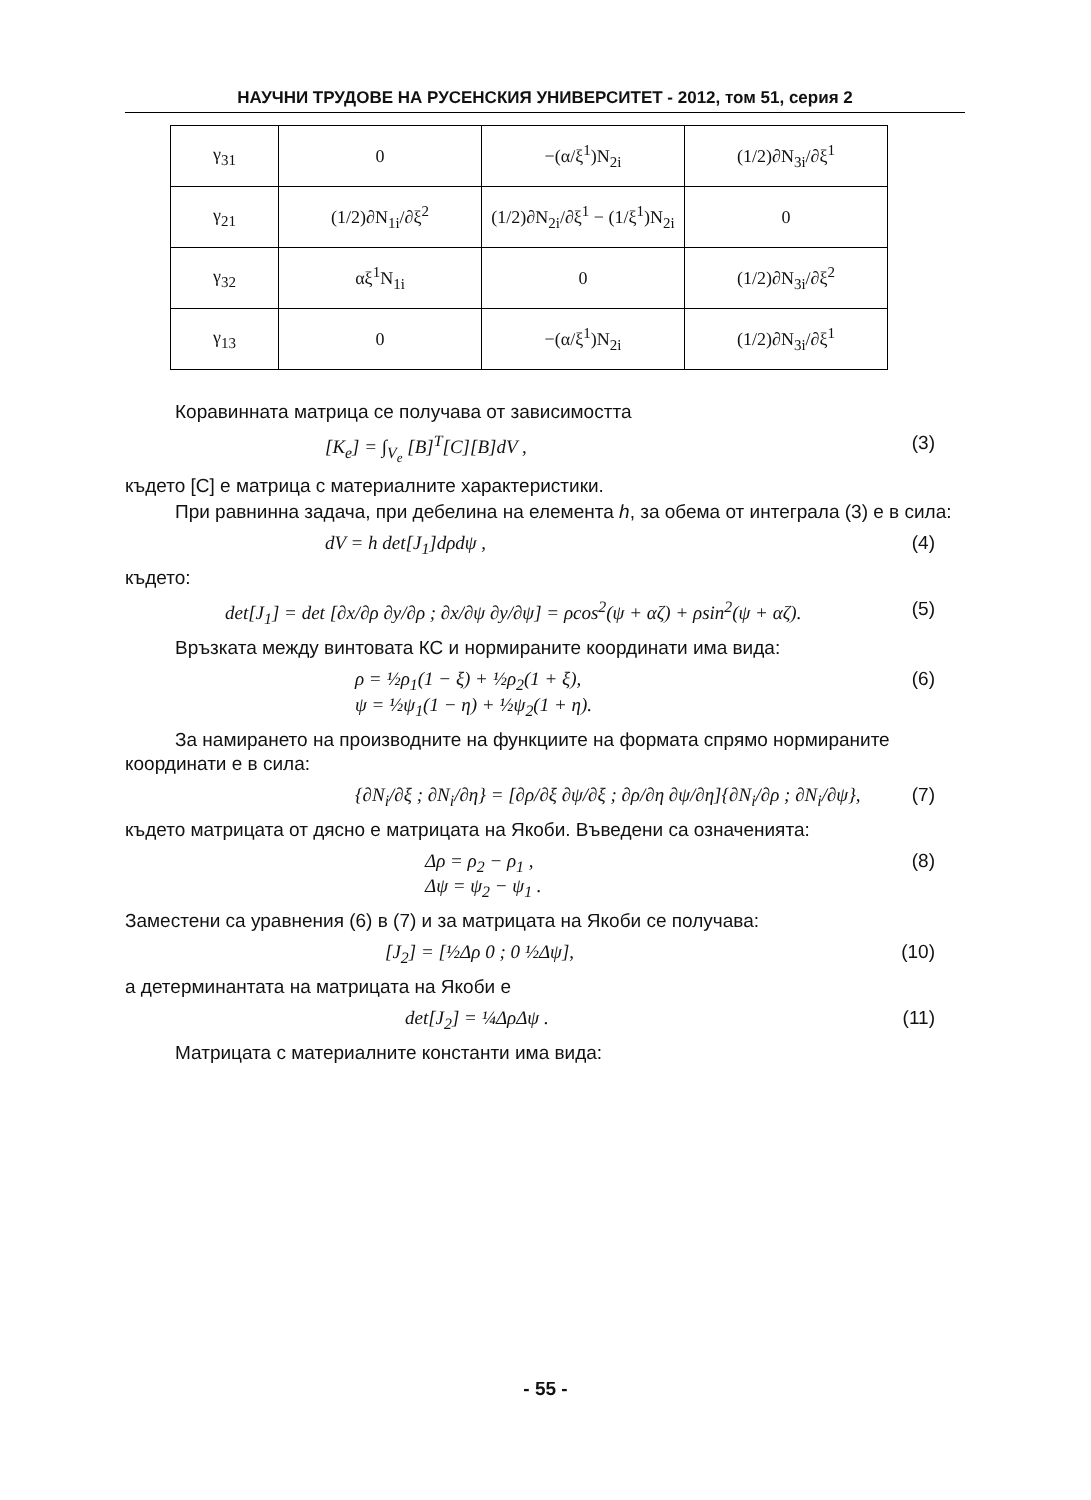НАУЧНИ ТРУДОВЕ НА РУСЕНСКИЯ УНИВЕРСИТЕТ - 2012, том 51, серия 2
| γ<sub>31</sub> | 0 | −(α/ξ<sup>1</sup>)N<sub>2i</sub> | (1/2)∂N<sub>3i</sub>/∂ξ<sup>1</sup> |
| γ<sub>21</sub> | (1/2)∂N<sub>1i</sub>/∂ξ<sup>2</sup> | (1/2)∂N<sub>2i</sub>/∂ξ<sup>1</sup> − (1/ξ<sup>1</sup>)N<sub>2i</sub> | 0 |
| γ<sub>32</sub> | αξ<sup>1</sup>N<sub>1i</sub> | 0 | (1/2)∂N<sub>3i</sub>/∂ξ<sup>2</sup> |
| γ<sub>13</sub> | 0 | −(α/ξ<sup>1</sup>)N<sub>2i</sub> | (1/2)∂N<sub>3i</sub>/∂ξ<sup>1</sup> |
Коравинната матрица се получава от зависимостта
[K<sub>e</sub>] = ∫<sub>V<sub>e</sub></sub> [B]<sup>T</sup>[C][B]dV , (3)
където [C] е матрица с материалните характеристики.
При равнинна задача, при дебелина на елемента h, за обема от интеграла (3) е в сила:
dV = h det[J<sub>1</sub>]dρdψ , (4)
където:
det[J<sub>1</sub>] = det [∂x/∂ρ ∂y/∂ρ ; ∂x/∂ψ ∂y/∂ψ] = ρcos<sup>2</sup>(ψ + αζ) + ρsin<sup>2</sup>(ψ + αζ). (5)
Връзката между винтовата КС и нормираните координати има вида:
ρ = ½ρ<sub>1</sub>(1 − ξ) + ½ρ<sub>2</sub>(1 + ξ),
ψ = ½ψ<sub>1</sub>(1 − η) + ½ψ<sub>2</sub>(1 + η). (6)
За намирането на производните на функциите на формата спрямо нормираните координати е в сила:
{∂N<sub>i</sub>/∂ξ ; ∂N<sub>i</sub>/∂η} = [∂ρ/∂ξ ∂ψ/∂ξ ; ∂ρ/∂η ∂ψ/∂η]{∂N<sub>i</sub>/∂ρ ; ∂N<sub>i</sub>/∂ψ}, (7)
където матрицата от дясно е матрицата на Якоби. Въведени са означенията:
Δρ = ρ<sub>2</sub> − ρ<sub>1</sub> ,
Δψ = ψ<sub>2</sub> − ψ<sub>1</sub> . (8)
Заместени са уравнения (6) в (7) и за матрицата на Якоби се получава:
[J<sub>2</sub>] = [½Δρ 0 ; 0 ½Δψ], (10)
а детерминантата на матрицата на Якоби е
det[J<sub>2</sub>] = ¼ΔρΔψ . (11)
Матрицата с материалните константи има вида:
- 55 -